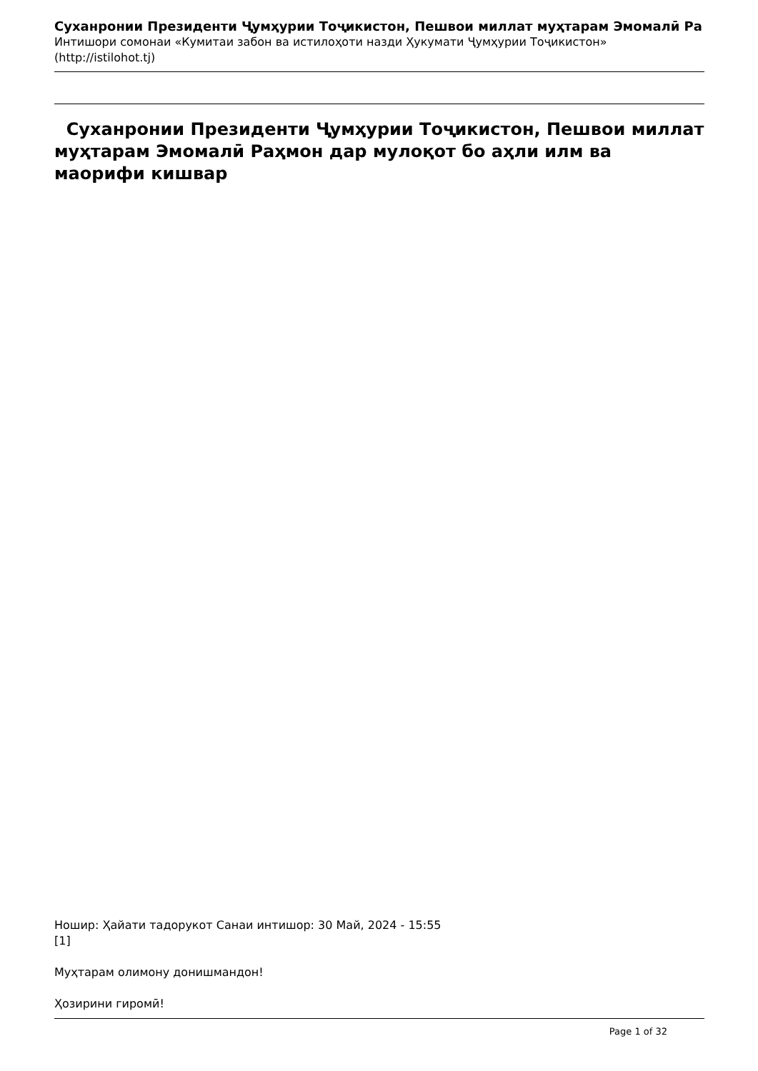Суханронии Президенти Ҷумҳурии Тоҷикистон, Пешвои миллат муҳтарам Эмомалӣ Ра
Интишори сомонаи «Кумитаи забон ва истилоҳоти назди Ҳукумати Ҷумҳурии Тоҷикистон»
(http://istilohot.tj)
Суханронии Президенти Ҷумҳурии Тоҷикистон, Пешвои миллат муҳтарам Эмомалӣ Раҳмон дар мулоқот бо аҳли илм ва маорифи кишвар
Ношир: Ҳайати тадорукот Санаи интишор: 30 Май, 2024 - 15:55
[1]
Муҳтарам олимону донишмандон!
Ҳозирини гиромӣ!
Page 1 of 32